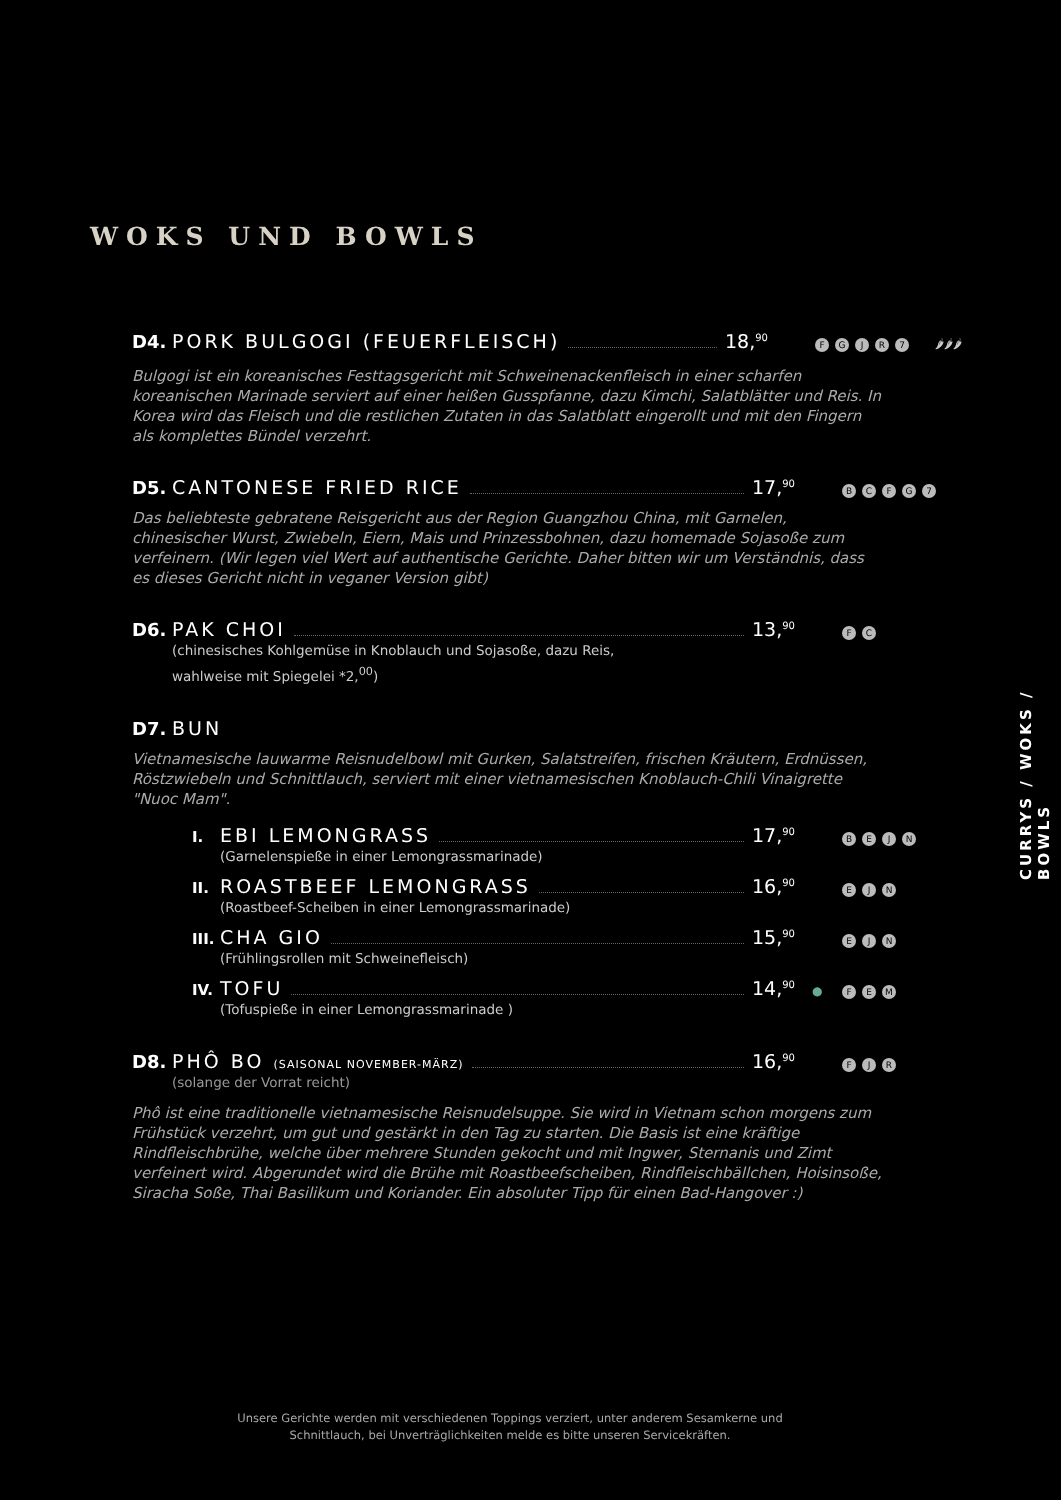WOKS UND BOWLS
D4. PORK BULGOGI (FEUERFLEISCH) 18,<sup>90</sup> FGJR 7 🌶🌶🌶
Bulgogi ist ein koreanisches Festtagsgericht mit Schweinenackenfleisch in einer scharfen koreanischen Marinade serviert auf einer heißen Gusspfanne, dazu Kimchi, Salatblätter und Reis. In Korea wird das Fleisch und die restlichen Zutaten in das Salatblatt eingerollt und mit den Fingern als komplettes Bündel verzehrt.
D5. CANTONESE FRIED RICE 17,<sup>90</sup> BCFG 7
Das beliebteste gebratene Reisgericht aus der Region Guangzhou China, mit Garnelen, chinesischer Wurst, Zwiebeln, Eiern, Mais und Prinzessbohnen, dazu homemade Sojasoße zum verfeinern. (Wir legen viel Wert auf authentische Gerichte. Daher bitten wir um Verständnis, dass es dieses Gericht nicht in veganer Version gibt)
D6. PAK CHOI 13,<sup>90</sup> FC
(chinesisches Kohlgemüse in Knoblauch und Sojasoße, dazu Reis, wahlweise mit Spiegelei *2,<sup>00</sup>)
D7. BUN
Vietnamesische lauwarme Reisnudelbowl mit Gurken, Salatstreifen, frischen Kräutern, Erdnüssen, Röstzwiebeln und Schnittlauch, serviert mit einer vietnamesischen Knoblauch-Chili Vinaigrette "Nuoc Mam".
I. EBI LEMONGRASS 17,<sup>90</sup> BEJN
(Garnelenspieße in einer Lemongrassmarinade)
II. ROASTBEEF LEMONGRASS 16,<sup>90</sup> EJN
(Roastbeef-Scheiben in einer Lemongrassmarinade)
III. CHA GIO 15,<sup>90</sup> EJN
(Frühlingsrollen mit Schweinefleisch)
IV. TOFU 14,<sup>90</sup> ● FEM
(Tofuspieße in einer Lemongrassmarinade )
D8. PHÔ BO (SAISONAL NOVEMBER-MÄRZ) 16,<sup>90</sup> FJR
(solange der Vorrat reicht)
Phô ist eine traditionelle vietnamesische Reisnudelsuppe. Sie wird in Vietnam schon morgens zum Frühstück verzehrt, um gut und gestärkt in den Tag zu starten. Die Basis ist eine kräftige Rindfleischbrühe, welche über mehrere Stunden gekocht und mit Ingwer, Sternanis und Zimt verfeinert wird. Abgerundet wird die Brühe mit Roastbeefscheiben, Rindfleischbällchen, Hoisinsoße, Siracha Soße, Thai Basilikum und Koriander. Ein absoluter Tipp für einen Bad-Hangover :)
CURRYS / WOKS / BOWLS
Unsere Gerichte werden mit verschiedenen Toppings verziert, unter anderem Sesamkerne und Schnittlauch, bei Unverträglichkeiten melde es bitte unseren Servicekräften.